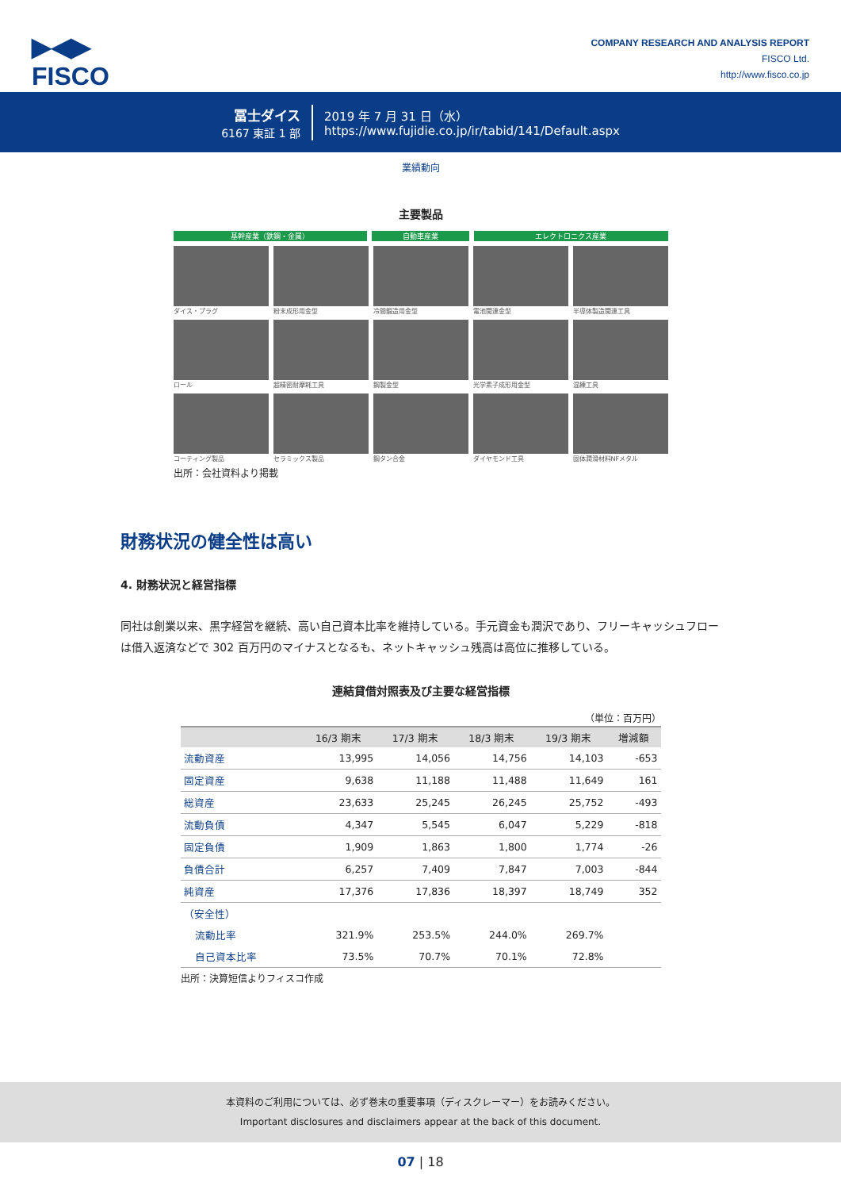▶◀▶
FISCO
COMPANY RESEARCH AND ANALYSIS REPORT
FISCO Ltd.
http://www.fisco.co.jp
冨士ダイス
6167 東証 1 部
2019 年 7 月 31 日（水）
https://www.fujidie.co.jp/ir/tabid/141/Default.aspx
業績動向
主要製品
基幹産業（鉄鋼・金属） 自動車産業 エレクトロニクス産業
ダイス・プラグ
粉末成形用金型
冷間鍛造用金型
電池関連金型
半導体製造関連工具
ロール
超精密耐摩耗工具
鋼製金型
光学素子成形用金型
混練工具
コーティング製品
セラミックス製品
鋼タン合金
ダイヤモンド工具
固体潤滑材料NFメタル
出所：会社資料より掲載
財務状況の健全性は高い
4. 財務状況と経営指標
同社は創業以来、黒字経営を継続、高い自己資本比率を維持している。手元資金も潤沢であり、フリーキャッシュフローは借入返済などで 302 百万円のマイナスとなるも、ネットキャッシュ残高は高位に推移している。
連結貸借対照表及び主要な経営指標
（単位：百万円）
| | 16/3 期末 | 17/3 期末 | 18/3 期末 | 19/3 期末 | 増減額 |
| --- | --- | --- | --- | --- | --- |
| 流動資産 | 13,995 | 14,056 | 14,756 | 14,103 | -653 |
| 固定資産 | 9,638 | 11,188 | 11,488 | 11,649 | 161 |
| 総資産 | 23,633 | 25,245 | 26,245 | 25,752 | -493 |
| 流動負債 | 4,347 | 5,545 | 6,047 | 5,229 | -818 |
| 固定負債 | 1,909 | 1,863 | 1,800 | 1,774 | -26 |
| 負債合計 | 6,257 | 7,409 | 7,847 | 7,003 | -844 |
| 純資産 | 17,376 | 17,836 | 18,397 | 18,749 | 352 |
| （安全性） | | | | | |
| 流動比率 | 321.9% | 253.5% | 244.0% | 269.7% | |
| 自己資本比率 | 73.5% | 70.7% | 70.1% | 72.8% | |
出所：決算短信よりフィスコ作成
本資料のご利用については、必ず巻末の重要事項（ディスクレーマー）をお読みください。
Important disclosures and disclaimers appear at the back of this document.
07 | 18